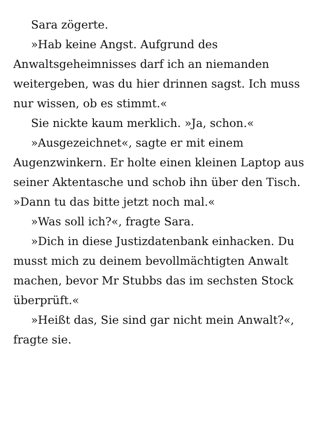Sara zögerte.
»Hab keine Angst. Aufgrund des Anwaltsgeheimnisses darf ich an niemanden weitergeben, was du hier drinnen sagst. Ich muss nur wissen, ob es stimmt.«
Sie nickte kaum merklich. »Ja, schon.«
»Ausgezeichnet«, sagte er mit einem Augenzwinkern. Er holte einen kleinen Laptop aus seiner Aktentasche und schob ihn über den Tisch. »Dann tu das bitte jetzt noch mal.«
»Was soll ich?«, fragte Sara.
»Dich in diese Justizdatenbank einhacken. Du musst mich zu deinem bevollmächtigten Anwalt machen, bevor Mr Stubbs das im sechsten Stock überprüft.«
»Heißt das, Sie sind gar nicht mein Anwalt?«, fragte sie.